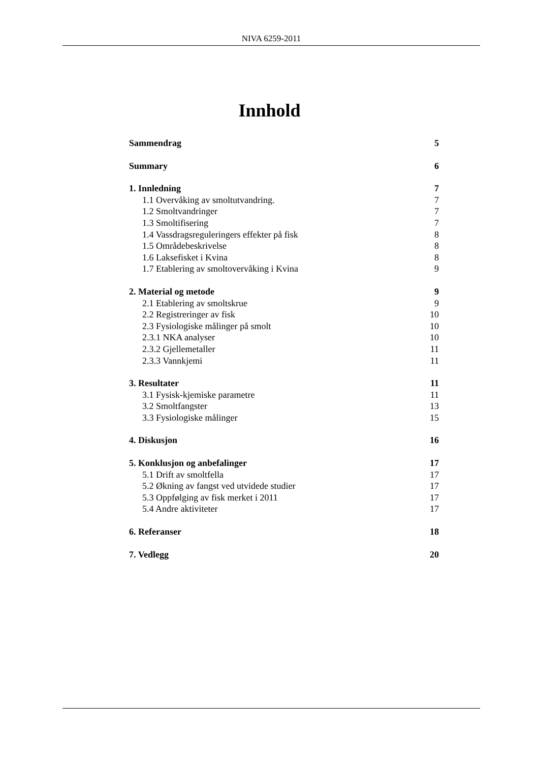NIVA 6259-2011
Innhold
Sammendrag 5
Summary 6
1. Innledning 7
1.1 Overvåking av smoltutvandring. 7
1.2 Smoltvandringer 7
1.3 Smoltifisering 7
1.4 Vassdragsreguleringers effekter på fisk 8
1.5 Områdebeskrivelse 8
1.6 Laksefisket i Kvina 8
1.7 Etablering av smoltovervåking i Kvina 9
2. Material og metode 9
2.1 Etablering av smoltskrue 9
2.2 Registreringer av fisk 10
2.3 Fysiologiske målinger på smolt 10
2.3.1 NKA analyser 10
2.3.2 Gjellemetaller 11
2.3.3 Vannkjemi 11
3. Resultater 11
3.1 Fysisk-kjemiske parametre 11
3.2 Smoltfangster 13
3.3 Fysiologiske målinger 15
4. Diskusjon 16
5. Konklusjon og anbefalinger 17
5.1 Drift av smoltfella 17
5.2 Økning av fangst ved utvidede studier 17
5.3 Oppfølging av fisk merket i 2011 17
5.4 Andre aktiviteter 17
6. Referanser 18
7. Vedlegg 20